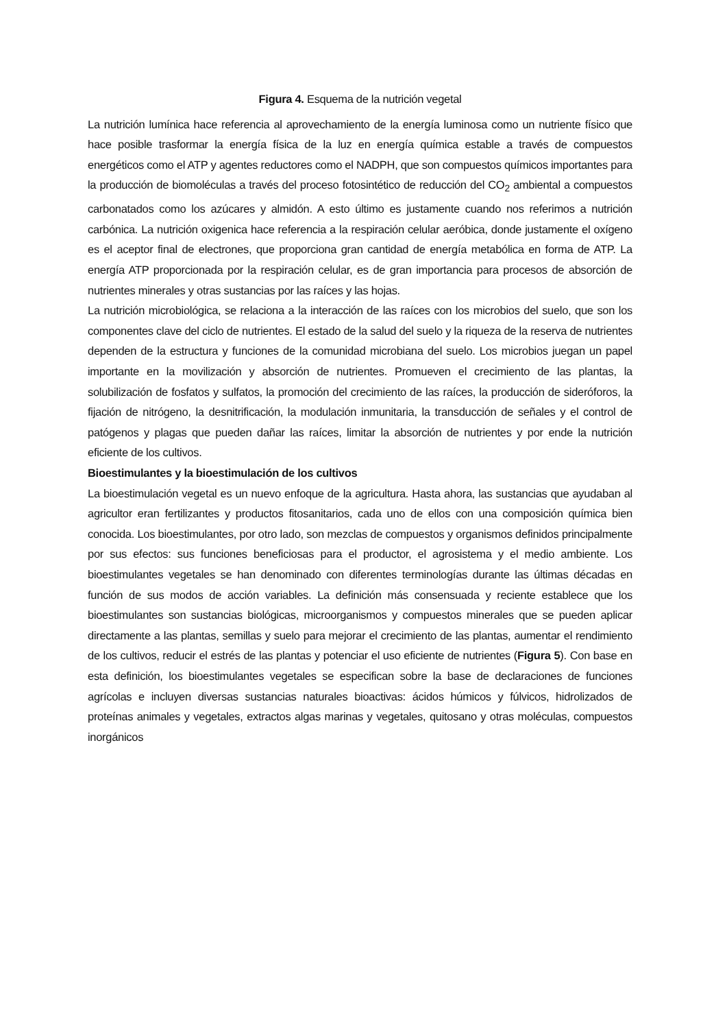Figura 4. Esquema de la nutrición vegetal
La nutrición lumínica hace referencia al aprovechamiento de la energía luminosa como un nutriente físico que hace posible trasformar la energía física de la luz en energía química estable a través de compuestos energéticos como el ATP y agentes reductores como el NADPH, que son compuestos químicos importantes para la producción de biomoléculas a través del proceso fotosintético de reducción del CO<sub>2</sub> ambiental a compuestos carbonatados como los azúcares y almidón. A esto último es justamente cuando nos referimos a nutrición carbónica. La nutrición oxigenica hace referencia a la respiración celular aeróbica, donde justamente el oxígeno es el aceptor final de electrones, que proporciona gran cantidad de energía metabólica en forma de ATP. La energía ATP proporcionada por la respiración celular, es de gran importancia para procesos de absorción de nutrientes minerales y otras sustancias por las raíces y las hojas.
La nutrición microbiológica, se relaciona a la interacción de las raíces con los microbios del suelo, que son los componentes clave del ciclo de nutrientes. El estado de la salud del suelo y la riqueza de la reserva de nutrientes dependen de la estructura y funciones de la comunidad microbiana del suelo. Los microbios juegan un papel importante en la movilización y absorción de nutrientes. Promueven el crecimiento de las plantas, la solubilización de fosfatos y sulfatos, la promoción del crecimiento de las raíces, la producción de sideróforos, la fijación de nitrógeno, la desnitrificación, la modulación inmunitaria, la transducción de señales y el control de patógenos y plagas que pueden dañar las raíces, limitar la absorción de nutrientes y por ende la nutrición eficiente de los cultivos.
Bioestimulantes y la bioestimulación de los cultivos
La bioestimulación vegetal es un nuevo enfoque de la agricultura. Hasta ahora, las sustancias que ayudaban al agricultor eran fertilizantes y productos fitosanitarios, cada uno de ellos con una composición química bien conocida. Los bioestimulantes, por otro lado, son mezclas de compuestos y organismos definidos principalmente por sus efectos: sus funciones beneficiosas para el productor, el agrosistema y el medio ambiente. Los bioestimulantes vegetales se han denominado con diferentes terminologías durante las últimas décadas en función de sus modos de acción variables. La definición más consensuada y reciente establece que los bioestimulantes son sustancias biológicas, microorganismos y compuestos minerales que se pueden aplicar directamente a las plantas, semillas y suelo para mejorar el crecimiento de las plantas, aumentar el rendimiento de los cultivos, reducir el estrés de las plantas y potenciar el uso eficiente de nutrientes (Figura 5). Con base en esta definición, los bioestimulantes vegetales se especifican sobre la base de declaraciones de funciones agrícolas e incluyen diversas sustancias naturales bioactivas: ácidos húmicos y fúlvicos, hidrolizados de proteínas animales y vegetales, extractos algas marinas y vegetales, quitosano y otras moléculas, compuestos inorgánicos